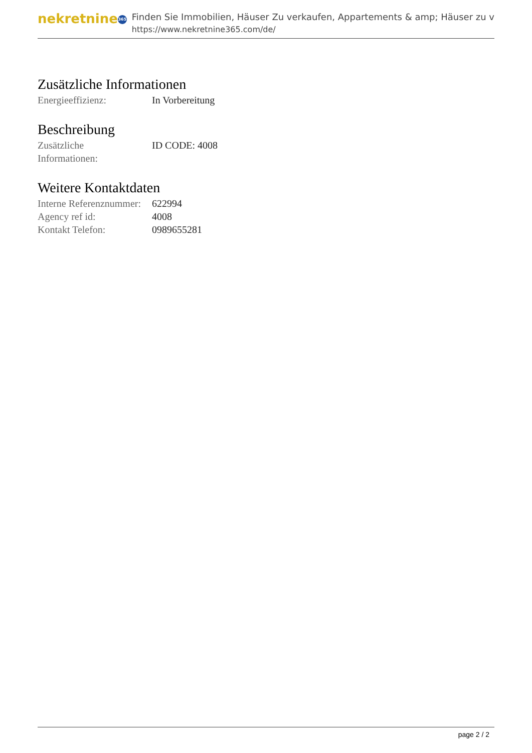nekretnine 365
Finden Sie Immobilien, Häuser Zu verkaufen, Appartements & amp; Häuser zu v
https://www.nekretnine365.com/de/
Zusätzliche Informationen
| Energieeffizienz: | In Vorbereitung |
Beschreibung
| Zusätzliche Informationen: | ID CODE: 4008 |
Weitere Kontaktdaten
| Interne Referenznummer: | 622994 |
| Agency ref id: | 4008 |
| Kontakt Telefon: | 0989655281 |
page 2 / 2